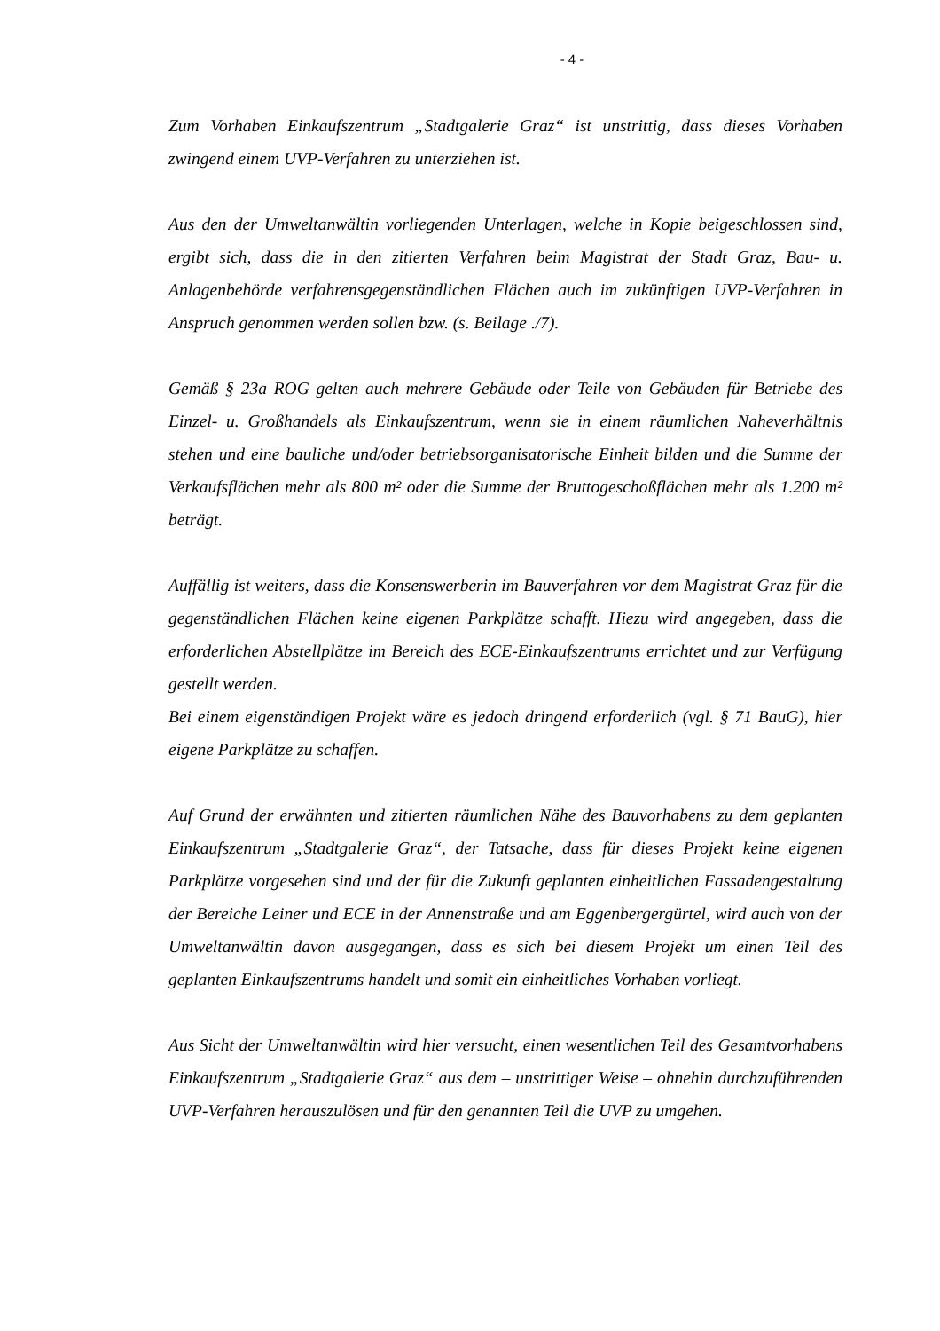- 4 -
Zum Vorhaben Einkaufszentrum „Stadtgalerie Graz“ ist unstrittig, dass dieses Vorhaben zwingend einem UVP-Verfahren zu unterziehen ist.
Aus den der Umweltanwältin vorliegenden Unterlagen, welche in Kopie beigeschlossen sind, ergibt sich, dass die in den zitierten Verfahren beim Magistrat der Stadt Graz, Bau- u. Anlagenbehörde verfahrensgegenständlichen Flächen auch im zukünftigen UVP-Verfahren in Anspruch genommen werden sollen bzw. (s. Beilage ./7).
Gemäß § 23a ROG gelten auch mehrere Gebäude oder Teile von Gebäuden für Betriebe des Einzel- u. Großhandels als Einkaufszentrum, wenn sie in einem räumlichen Naheverhältnis stehen und eine bauliche und/oder betriebsorganisatorische Einheit bilden und die Summe der Verkaufsflächen mehr als 800 m² oder die Summe der Bruttogeschoßflächen mehr als 1.200 m² beträgt.
Auffällig ist weiters, dass die Konsenswerberin im Bauverfahren vor dem Magistrat Graz für die gegenständlichen Flächen keine eigenen Parkplätze schafft. Hiezu wird angegeben, dass die erforderlichen Abstellplätze im Bereich des ECE-Einkaufszentrums errichtet und zur Verfügung gestellt werden.
Bei einem eigenständigen Projekt wäre es jedoch dringend erforderlich (vgl. § 71 BauG), hier eigene Parkplätze zu schaffen.
Auf Grund der erwähnten und zitierten räumlichen Nähe des Bauvorhabens zu dem geplanten Einkaufszentrum „Stadtgalerie Graz“, der Tatsache, dass für dieses Projekt keine eigenen Parkplätze vorgesehen sind und der für die Zukunft geplanten einheitlichen Fassadengestaltung der Bereiche Leiner und ECE in der Annenstraße und am Eggenbergergürtel, wird auch von der Umweltanwältin davon ausgegangen, dass es sich bei diesem Projekt um einen Teil des geplanten Einkaufszentrums handelt und somit ein einheitliches Vorhaben vorliegt.
Aus Sicht der Umweltanwältin wird hier versucht, einen wesentlichen Teil des Gesamtvorhabens Einkaufszentrum „Stadtgalerie Graz“ aus dem – unstrittiger Weise – ohnehin durchzuführenden UVP-Verfahren herauszulösen und für den genannten Teil die UVP zu umgehen.